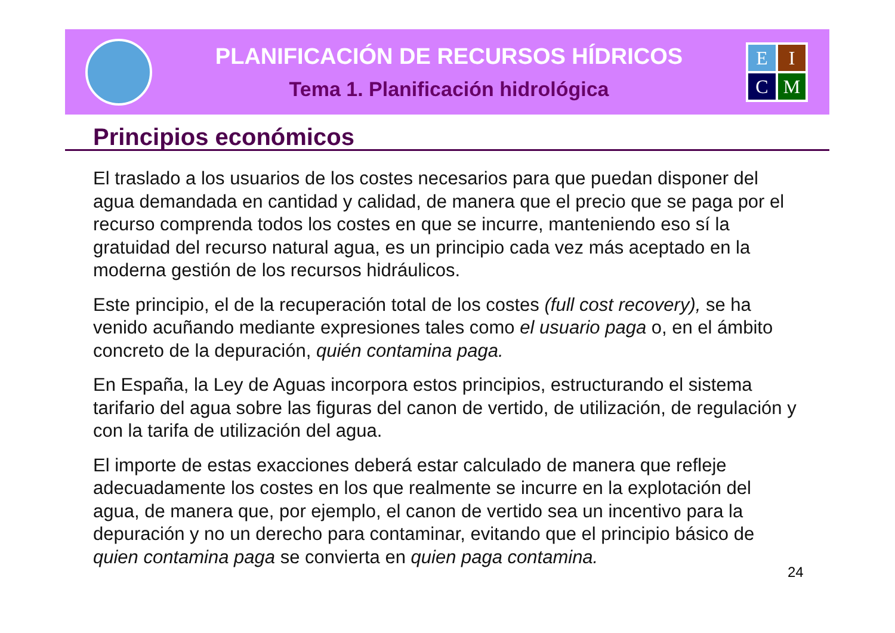PLANIFICACIÓN DE RECURSOS HÍDRICOS
Tema 1. Planificación hidrológica
E
I
C
M
Principios económicos
El traslado a los usuarios de los costes necesarios para que puedan disponer del agua demandada en cantidad y calidad, de manera que el precio que se paga por el recurso comprenda todos los costes en que se incurre, manteniendo eso sí la gratuidad del recurso natural agua, es un principio cada vez más aceptado en la moderna gestión de los recursos hidráulicos.
Este principio, el de la recuperación total de los costes (full cost recovery), se ha venido acuñando mediante expresiones tales como el usuario paga o, en el ámbito concreto de la depuración, quién contamina paga.
En España, la Ley de Aguas incorpora estos principios, estructurando el sistema tarifario del agua sobre las figuras del canon de vertido, de utilización, de regulación y con la tarifa de utilización del agua.
El importe de estas exacciones deberá estar calculado de manera que refleje adecuadamente los costes en los que realmente se incurre en la explotación del agua, de manera que, por ejemplo, el canon de vertido sea un incentivo para la depuración y no un derecho para contaminar, evitando que el principio básico de quien contamina paga se convierta en quien paga contamina.
24